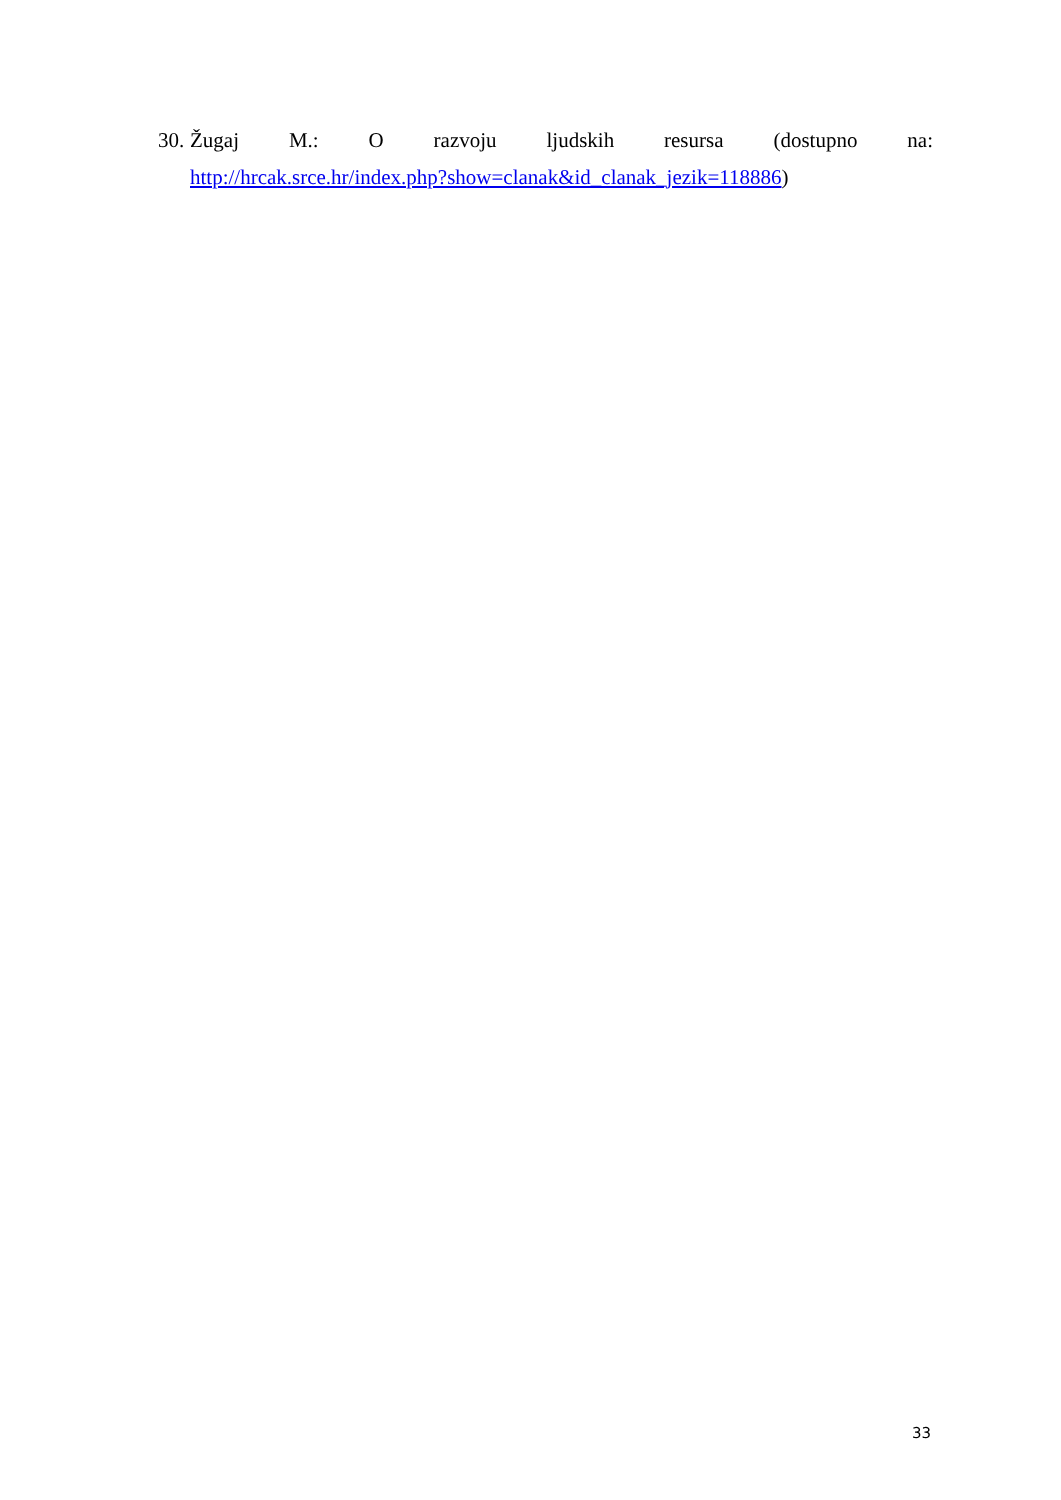30.
Žugaj M.: O razvoju ljudskih resursa (dostupno na:
http://hrcak.srce.hr/index.php?show=clanak&id_clanak_jezik=118886)
33